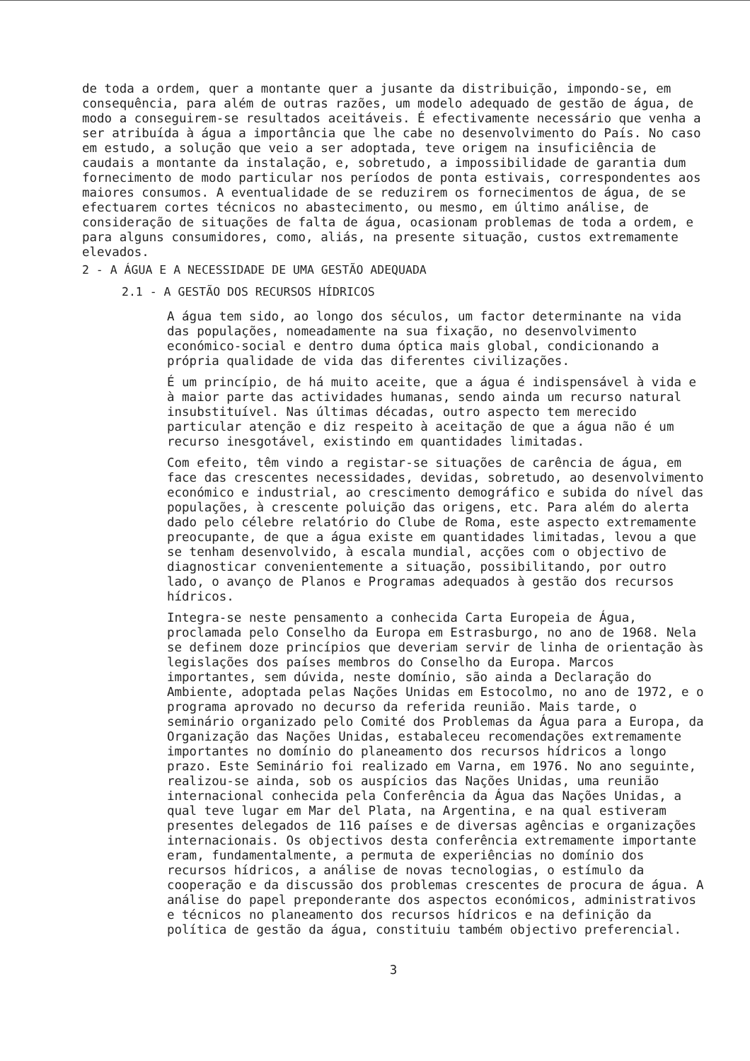de toda a ordem, quer a montante quer a jusante da distribuição, impondo-se, em consequência, para além de outras razões, um modelo adequado de gestão de água, de modo a conseguirem-se resultados aceitáveis. É efectivamente necessário que venha a ser atribuída à água a importância que lhe cabe no desenvolvimento do País. No caso em estudo, a solução que veio a ser adoptada, teve origem na insuficiência de caudais a montante da instalação, e, sobretudo, a impossibilidade de garantia dum fornecimento de modo particular nos períodos de ponta estivais, correspondentes aos maiores consumos. A eventualidade de se reduzirem os fornecimentos de água, de se efectuarem cortes técnicos no abastecimento, ou mesmo, em último análise, de consideração de situações de falta de água, ocasionam problemas de toda a ordem, e para alguns consumidores, como, aliás, na presente situação, custos extremamente elevados.
2 - A ÁGUA E A NECESSIDADE DE UMA GESTÃO ADEQUADA
2.1 - A GESTÃO DOS RECURSOS HÍDRICOS
A água tem sido, ao longo dos séculos, um factor determinante na vida das populações, nomeadamente na sua fixação, no desenvolvimento económico-social e dentro duma óptica mais global, condicionando a própria qualidade de vida das diferentes civilizações.
É um princípio, de há muito aceite, que a água é indispensável à vida e à maior parte das actividades humanas, sendo ainda um recurso natural insubstituível. Nas últimas décadas, outro aspecto tem merecido particular atenção e diz respeito à aceitação de que a água não é um recurso inesgotável, existindo em quantidades limitadas.
Com efeito, têm vindo a registar-se situações de carência de água, em face das crescentes necessidades, devidas, sobretudo, ao desenvolvimento económico e industrial, ao crescimento demográfico e subida do nível das populações, à crescente poluição das origens, etc. Para além do alerta dado pelo célebre relatório do Clube de Roma, este aspecto extremamente preocupante, de que a água existe em quantidades limitadas, levou a que se tenham desenvolvido, à escala mundial, acções com o objectivo de diagnosticar convenientemente a situação, possibilitando, por outro lado, o avanço de Planos e Programas adequados à gestão dos recursos hídricos.
Integra-se neste pensamento a conhecida Carta Europeia de Água, proclamada pelo Conselho da Europa em Estrasburgo, no ano de 1968. Nela se definem doze princípios que deveriam servir de linha de orientação às legislações dos países membros do Conselho da Europa. Marcos importantes, sem dúvida, neste domínio, são ainda a Declaração do Ambiente, adoptada pelas Nações Unidas em Estocolmo, no ano de 1972, e o programa aprovado no decurso da referida reunião. Mais tarde, o seminário organizado pelo Comité dos Problemas da Água para a Europa, da Organização das Nações Unidas, estabaleceu recomendações extremamente importantes no domínio do planeamento dos recursos hídricos a longo prazo. Este Seminário foi realizado em Varna, em 1976. No ano seguinte, realizou-se ainda, sob os auspícios das Nações Unidas, uma reunião internacional conhecida pela Conferência da Água das Nações Unidas, a qual teve lugar em Mar del Plata, na Argentina, e na qual estiveram presentes delegados de 116 países e de diversas agências e organizações internacionais. Os objectivos desta conferência extremamente importante eram, fundamentalmente, a permuta de experiências no domínio dos recursos hídricos, a análise de novas tecnologias, o estímulo da cooperação e da discussão dos problemas crescentes de procura de água. A análise do papel preponderante dos aspectos económicos, administrativos e técnicos no planeamento dos recursos hídricos e na definição da política de gestão da água, constituiu também objectivo preferencial.
3